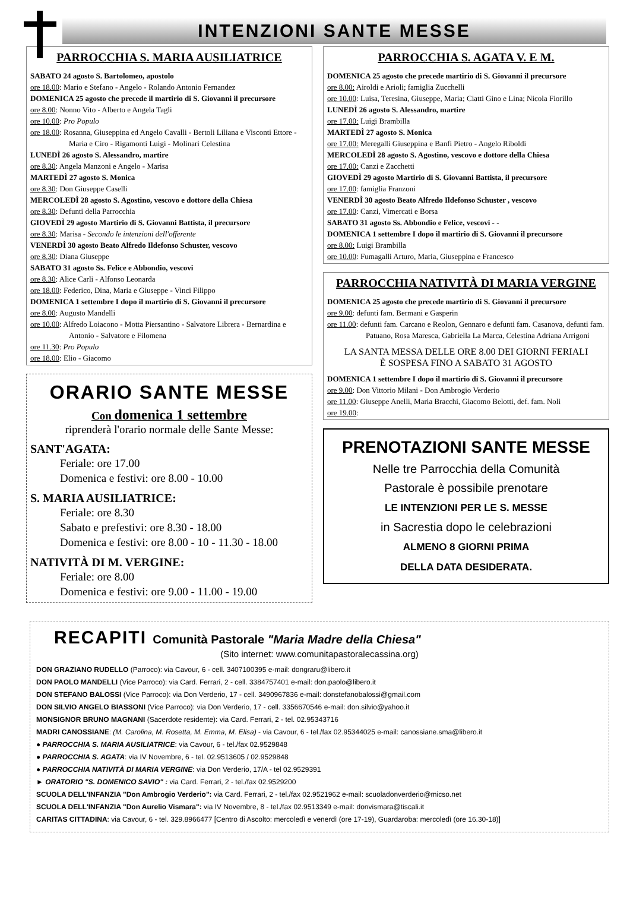INTENZIONI SANTE MESSE
PARROCCHIA S. MARIA AUSILIATRICE
SABATO 24 agosto S. Bartolomeo, apostolo
ore 18.00: Mario e Stefano - Angelo - Rolando Antonio Fernandez
DOMENICA 25 agosto che precede il martirio di S. Giovanni il precursore
ore 8.00: Nonno Vito - Alberto e Angela Tagli
ore 10.00: Pro Populo
ore 18.00: Rosanna, Giuseppina ed Angelo Cavalli - Bertoli Liliana e Visconti Ettore - Maria e Ciro - Rigamonti Luigi - Molinari Celestina
LUNEDÌ 26 agosto S. Alessandro, martire
ore 8.30: Angela Manzoni e Angelo - Marisa
MARTEDÌ 27 agosto S. Monica
ore 8.30: Don Giuseppe Caselli
MERCOLEDÌ 28 agosto S. Agostino, vescovo e dottore della Chiesa
ore 8.30: Defunti della Parrocchia
GIOVEDÌ 29 agosto Martirio di S. Giovanni Battista, il precursore
ore 8.30: Marisa - Secondo le intenzioni dell'offerente
VENERDÌ 30 agosto Beato Alfredo Ildefonso Schuster, vescovo
ore 8.30: Diana Giuseppe
SABATO 31 agosto Ss. Felice e Abbondio, vescovi
ore 8.30: Alice Carli - Alfonso Leonarda
ore 18.00: Federico, Dina, Maria e Giuseppe - Vinci Filippo
DOMENICA 1 settembre I dopo il martirio di S. Giovanni il precursore
ore 8.00: Augusto Mandelli
ore 10.00: Alfredo Loiacono - Motta Piersantino - Salvatore Librera - Bernardina e Antonio - Salvatore e Filomena
ore 11.30: Pro Populo
ore 18.00: Elio - Giacomo
ORARIO SANTE MESSE
Con domenica 1 settembre
riprenderà l'orario normale delle Sante Messe:
SANT'AGATA:
Feriale: ore 17.00
Domenica e festivi: ore 8.00 - 10.00
S. MARIA AUSILIATRICE:
Feriale: ore 8.30
Sabato e prefestivi: ore 8.30 - 18.00
Domenica e festivi: ore 8.00 - 10 - 11.30 - 18.00
NATIVITÀ DI M. VERGINE:
Feriale: ore 8.00
Domenica e festivi: ore 9.00 - 11.00 - 19.00
PARROCCHIA S. AGATA V. E M.
DOMENICA 25 agosto che precede martirio di S. Giovanni il precursore
ore 8.00: Airoldi e Arioli; famiglia Zucchelli
ore 10.00: Luisa, Teresina, Giuseppe, Maria; Ciatti Gino e Lina; Nicola Fiorillo
LUNEDÌ 26 agosto S. Alessandro, martire
ore 17.00: Luigi Brambilla
MARTEDÌ 27 agosto S. Monica
ore 17.00: Meregalli Giuseppina e Banfi Pietro - Angelo Riboldi
MERCOLEDÌ 28 agosto S. Agostino, vescovo e dottore della Chiesa
ore 17.00: Canzi e Zacchetti
GIOVEDÌ 29 agosto Martirio di S. Giovanni Battista, il precursore
ore 17.00: famiglia Franzoni
VENERDÌ 30 agosto Beato Alfredo Ildefonso Schuster , vescovo
ore 17.00: Canzi, Vimercati e Borsa
SABATO 31 agosto Ss. Abbondio e Felice, vescovi - -
DOMENICA 1 settembre I dopo il martirio di S. Giovanni il precursore
ore 8.00: Luigi Brambilla
ore 10.00: Fumagalli Arturo, Maria, Giuseppina e Francesco
PARROCCHIA NATIVITÀ DI MARIA VERGINE
DOMENICA 25 agosto che precede martirio di S. Giovanni il precursore
ore 9.00: defunti fam. Bermani e Gasperin
ore 11.00: defunti fam. Carcano e Reolon, Gennaro e defunti fam. Casanova, defunti fam. Patuano, Rosa Maresca, Gabriella La Marca, Celestina Adriana Arrigoni
LA SANTA MESSA DELLE ORE 8.00 DEI GIORNI FERIALI
È SOSPESA FINO A SABATO 31 AGOSTO
DOMENICA 1 settembre I dopo il martirio di S. Giovanni il precursore
ore 9.00: Don Vittorio Milani - Don Ambrogio Verderio
ore 11.00: Giuseppe Anelli, Maria Bracchi, Giacomo Belotti, def. fam. Noli
ore 19.00:
PRENOTAZIONI SANTE MESSE
Nelle tre Parrocchia della Comunità
Pastorale è possibile prenotare
LE INTENZIONI PER LE S. MESSE
in Sacrestia dopo le celebrazioni
ALMENO 8 GIORNI PRIMA
DELLA DATA DESIDERATA.
RECAPITI Comunità Pastorale "Maria Madre della Chiesa"
(Sito internet: www.comunitapastoralecassina.org)
DON GRAZIANO RUDELLO (Parroco): via Cavour, 6 - cell. 3407100395 e-mail: dongraru@libero.it
DON PAOLO MANDELLI (Vice Parroco): via Card. Ferrari, 2 - cell. 3384757401 e-mail: don.paolo@libero.it
DON STEFANO BALOSSI (Vice Parroco): via Don Verderio, 17 - cell. 3490967836 e-mail: donstefanobalossi@gmail.com
DON SILVIO ANGELO BIASSONI (Vice Parroco): via Don Verderio, 17 - cell. 3356670546 e-mail: don.silvio@yahoo.it
MONSIGNOR BRUNO MAGNANI (Sacerdote residente): via Card. Ferrari, 2 - tel. 02.95343716
MADRI CANOSSIANE: (M. Carolina, M. Rosetta, M. Emma, M. Elisa) - via Cavour, 6 - tel./fax 02.95344025 e-mail: canossiane.sma@libero.it
● PARROCCHIA S. MARIA AUSILIATRICE: via Cavour, 6 - tel./fax 02.9529848
● PARROCCHIA S. AGATA: via IV Novembre, 6 - tel. 02.9513605 / 02.9529848
● PARROCCHIA NATIVITÀ DI MARIA VERGINE: via Don Verderio, 17/A - tel 02.9529391
► ORATORIO "S. DOMENICO SAVIO" : via Card. Ferrari, 2 - tel./fax 02.9529200
SCUOLA DELL'INFANZIA "Don Ambrogio Verderio": via Card. Ferrari, 2 - tel./fax 02.9521962 e-mail: scuoladonverderio@micso.net
SCUOLA DELL'INFANZIA "Don Aurelio Vismara": via IV Novembre, 8 - tel./fax 02.9513349 e-mail: donvismara@tiscali.it
CARITAS CITTADINA: via Cavour, 6 - tel. 329.8966477 [Centro di Ascolto: mercoledì e venerdì (ore 17-19), Guardaroba: mercoledì (ore 16.30-18)]